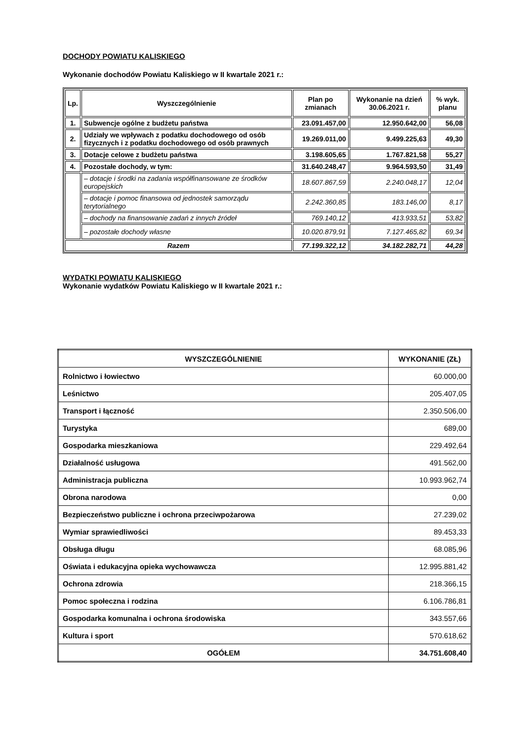DOCHODY POWIATU KALISKIEGO
Wykonanie dochodów Powiatu Kaliskiego w II kwartale 2021 r.:
| Lp. | Wyszczególnienie | Plan po zmianach | Wykonanie na dzień 30.06.2021 r. | % wyk. planu |
| --- | --- | --- | --- | --- |
| 1. | Subwencje ogólne z budżetu państwa | 23.091.457,00 | 12.950.642,00 | 56,08 |
| 2. | Udziały we wpływach z podatku dochodowego od osób fizycznych i z podatku dochodowego od osób prawnych | 19.269.011,00 | 9.499.225,63 | 49,30 |
| 3. | Dotacje celowe z budżetu państwa | 3.198.605,65 | 1.767.821,58 | 55,27 |
| 4. | Pozostałe dochody, w tym: | 31.640.248,47 | 9.964.593,50 | 31,49 |
| | – dotacje i środki na zadania współfinansowane ze środków europejskich | 18.607.867,59 | 2.240.048,17 | 12,04 |
| | – dotacje i pomoc finansowa od jednostek samorządu terytorialnego | 2.242.360,85 | 183.146,00 | 8,17 |
| | – dochody na finansowanie zadań z innych źródeł | 769.140,12 | 413.933,51 | 53,82 |
| | – pozostałe dochody własne | 10.020.879,91 | 7.127.465,82 | 69,34 |
| Razem | | 77.199.322,12 | 34.182.282,71 | 44,28 |
WYDATKI POWIATU KALISKIEGO
Wykonanie wydatków Powiatu Kaliskiego w II kwartale 2021 r.:
| WYSZCZEGÓLNIENIE | WYKONANIE (ZŁ) |
| --- | --- |
| Rolnictwo i łowiectwo | 60.000,00 |
| Leśnictwo | 205.407,05 |
| Transport i łączność | 2.350.506,00 |
| Turystyka | 689,00 |
| Gospodarka mieszkaniowa | 229.492,64 |
| Działalność usługowa | 491.562,00 |
| Administracja publiczna | 10.993.962,74 |
| Obrona narodowa | 0,00 |
| Bezpieczeństwo publiczne i ochrona przeciwpożarowa | 27.239,02 |
| Wymiar sprawiedliwości | 89.453,33 |
| Obsługa długu | 68.085,96 |
| Oświata i edukacyjna opieka wychowawcza | 12.995.881,42 |
| Ochrona zdrowia | 218.366,15 |
| Pomoc społeczna i rodzina | 6.106.786,81 |
| Gospodarka komunalna i ochrona środowiska | 343.557,66 |
| Kultura i sport | 570.618,62 |
| OGÓŁEM | 34.751.608,40 |